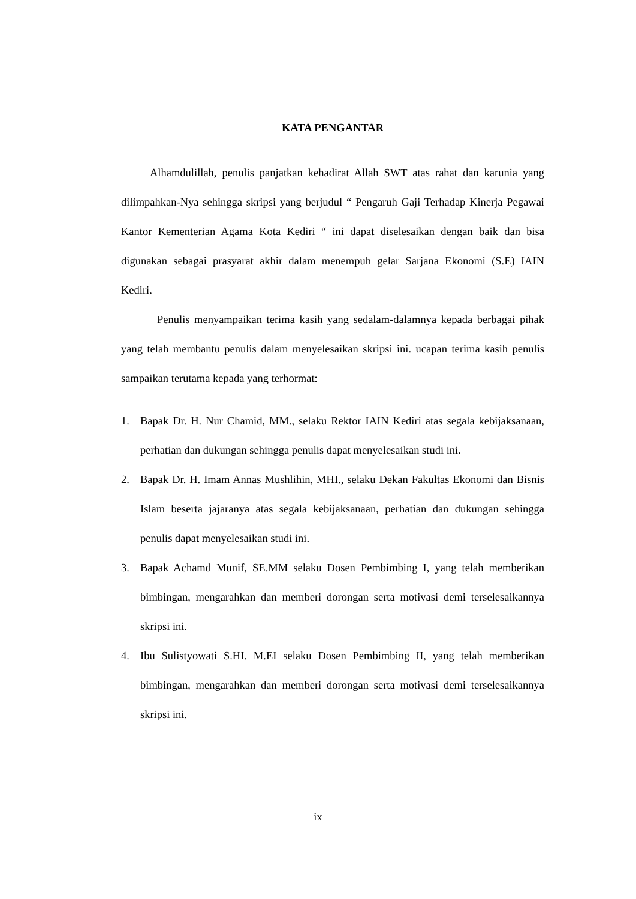KATA PENGANTAR
Alhamdulillah, penulis panjatkan kehadirat Allah SWT atas rahat dan karunia yang dilimpahkan-Nya sehingga skripsi yang berjudul “ Pengaruh Gaji Terhadap Kinerja Pegawai Kantor Kementerian Agama Kota Kediri “ ini dapat diselesaikan dengan baik dan bisa digunakan sebagai prasyarat akhir dalam menempuh gelar Sarjana Ekonomi (S.E) IAIN Kediri.
Penulis menyampaikan terima kasih yang sedalam-dalamnya kepada berbagai pihak yang telah membantu penulis dalam menyelesaikan skripsi ini. ucapan terima kasih penulis sampaikan terutama kepada yang terhormat:
1. Bapak Dr. H. Nur Chamid, MM., selaku Rektor IAIN Kediri atas segala kebijaksanaan, perhatian dan dukungan sehingga penulis dapat menyelesaikan studi ini.
2. Bapak Dr. H. Imam Annas Mushlihin, MHI., selaku Dekan Fakultas Ekonomi dan Bisnis Islam beserta jajaranya atas segala kebijaksanaan, perhatian dan dukungan sehingga penulis dapat menyelesaikan studi ini.
3. Bapak Achamd Munif, SE.MM selaku Dosen Pembimbing I, yang telah memberikan bimbingan, mengarahkan dan memberi dorongan serta motivasi demi terselesaikannya skripsi ini.
4. Ibu Sulistyowati S.HI. M.EI selaku Dosen Pembimbing II, yang telah memberikan bimbingan, mengarahkan dan memberi dorongan serta motivasi demi terselesaikannya skripsi ini.
ix